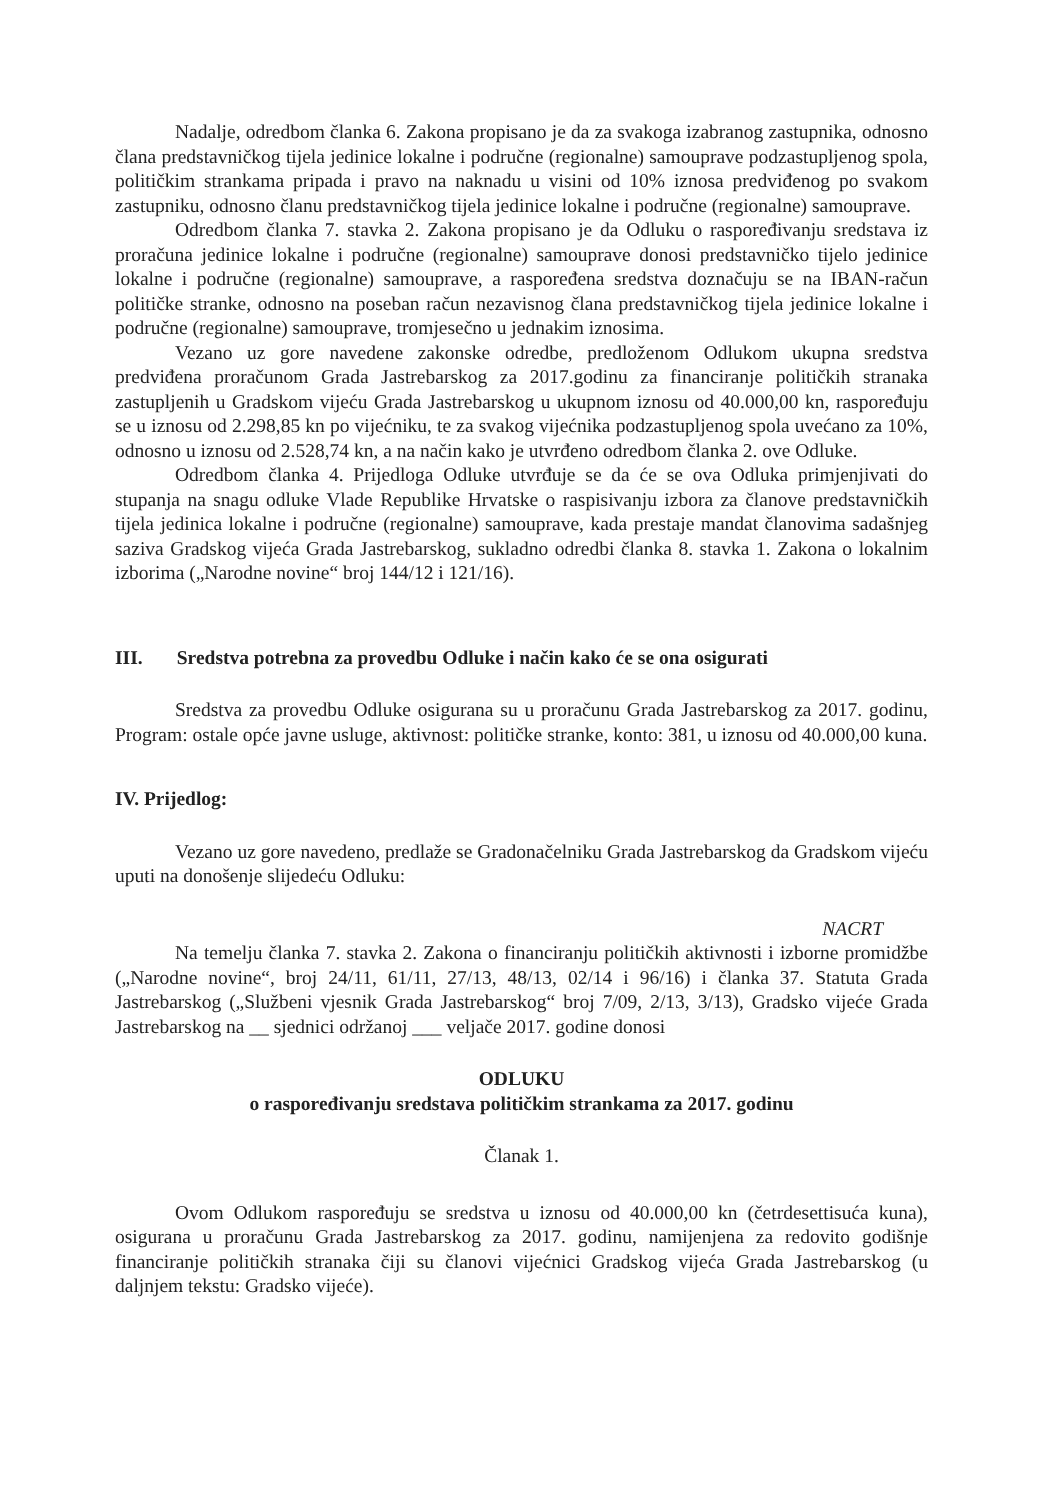Nadalje, odredbom članka 6. Zakona propisano je da za svakoga izabranog zastupnika, odnosno člana predstavničkog tijela jedinice lokalne i područne (regionalne) samouprave podzastupljenog spola, političkim strankama pripada i pravo na naknadu u visini od 10% iznosa predviđenog po svakom zastupniku, odnosno članu predstavničkog tijela jedinice lokalne i područne (regionalne) samouprave.
Odredbom članka 7. stavka 2. Zakona propisano je da Odluku o raspoređivanju sredstava iz proračuna jedinice lokalne i područne (regionalne) samouprave donosi predstavničko tijelo jedinice lokalne i područne (regionalne) samouprave, a raspoređena sredstva doznačuju se na IBAN-račun političke stranke, odnosno na poseban račun nezavisnog člana predstavničkog tijela jedinice lokalne i područne (regionalne) samouprave, tromjesečno u jednakim iznosima.
Vezano uz gore navedene zakonske odredbe, predloženom Odlukom ukupna sredstva predviđena proračunom Grada Jastrebarskog za 2017.godinu za financiranje političkih stranaka zastupljenih u Gradskom vijeću Grada Jastrebarskog u ukupnom iznosu od 40.000,00 kn, raspoređuju se u iznosu od 2.298,85 kn po vijećniku, te za svakog vijećnika podzastupljenog spola uvećano za 10%, odnosno u iznosu od 2.528,74 kn, a na način kako je utvrđeno odredbom članka 2. ove Odluke.
Odredbom članka 4. Prijedloga Odluke utvrđuje se da će se ova Odluka primjenjivati do stupanja na snagu odluke Vlade Republike Hrvatske o raspisivanju izbora za članove predstavničkih tijela jedinica lokalne i područne (regionalne) samouprave, kada prestaje mandat članovima sadašnjeg saziva Gradskog vijeća Grada Jastrebarskog, sukladno odredbi članka 8. stavka 1. Zakona o lokalnim izborima („Narodne novine“ broj 144/12 i 121/16).
III. Sredstva potrebna za provedbu Odluke i način kako će se ona osigurati
Sredstva za provedbu Odluke osigurana su u proračunu Grada Jastrebarskog za 2017. godinu, Program: ostale opće javne usluge, aktivnost: političke stranke, konto: 381, u iznosu od 40.000,00 kuna.
IV. Prijedlog:
Vezano uz gore navedeno, predlaže se Gradonačelniku Grada Jastrebarskog da Gradskom vijeću uputi na donošenje slijedeću Odluku:
NACRT
Na temelju članka 7. stavka 2. Zakona o financiranju političkih aktivnosti i izborne promidžbe („Narodne novine“, broj 24/11, 61/11, 27/13, 48/13, 02/14 i 96/16) i članka 37. Statuta Grada Jastrebarskog („Službeni vjesnik Grada Jastrebarskog“ broj 7/09, 2/13, 3/13), Gradsko vijeće Grada Jastrebarskog na __ sjednici održanoj ___ veljače 2017. godine donosi
ODLUKU
o raspoređivanju sredstava političkim strankama za 2017. godinu
Članak 1.
Ovom Odlukom raspoređuju se sredstva u iznosu od 40.000,00 kn (četrdesettisuća kuna), osigurana u proračunu Grada Jastrebarskog za 2017. godinu, namijenjena za redovito godišnje financiranje političkih stranaka čiji su članovi vijećnici Gradskog vijeća Grada Jastrebarskog (u daljnjem tekstu: Gradsko vijeće).